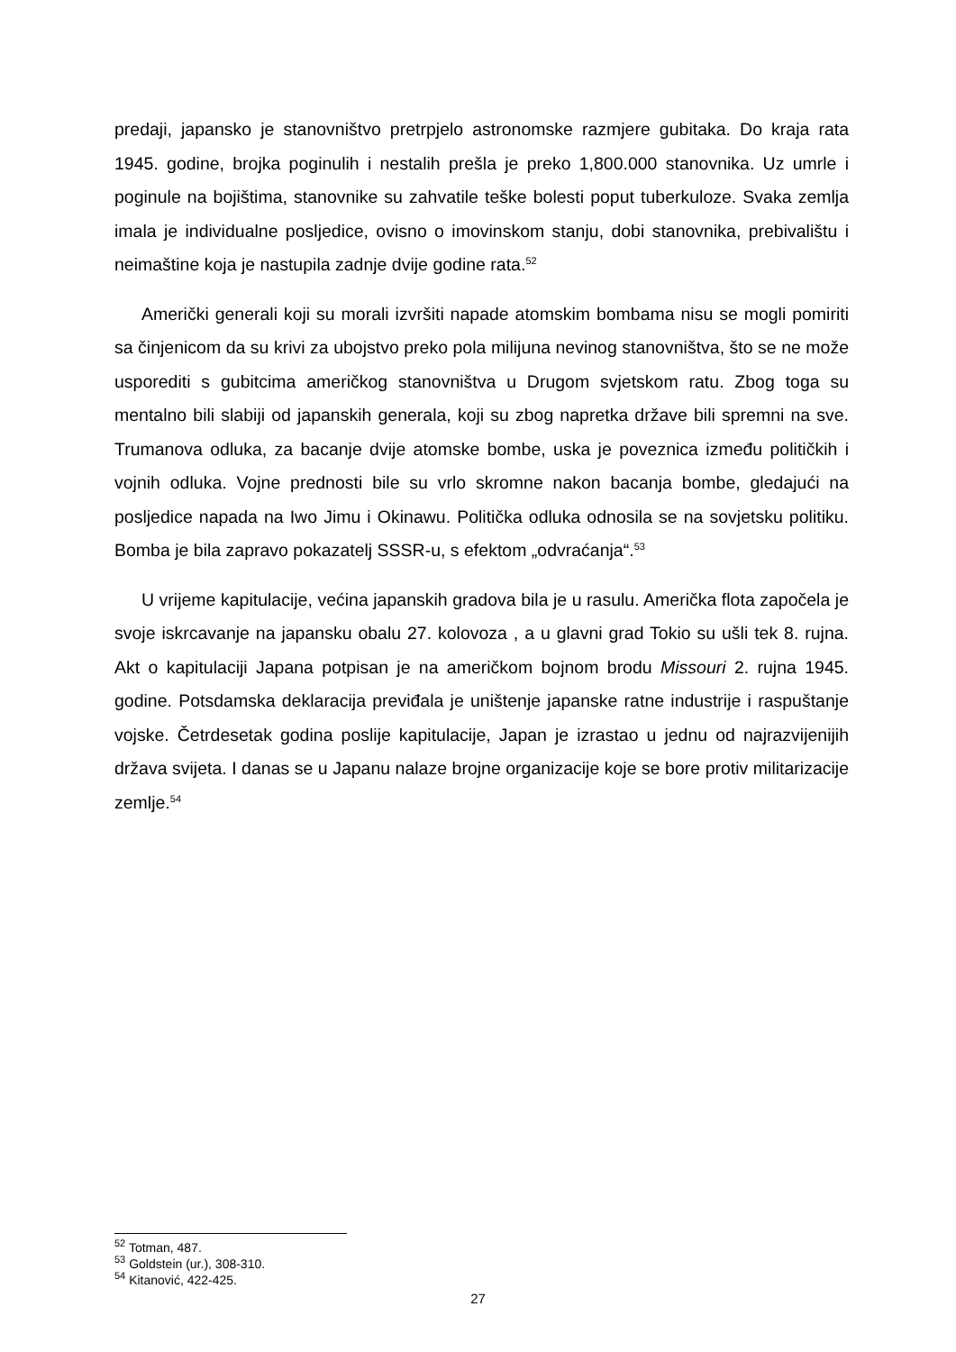predaji, japansko je stanovništvo pretrpjelo astronomske razmjere gubitaka. Do kraja rata 1945. godine, brojka poginulih i nestalih prešla je preko 1,800.000 stanovnika. Uz umrle i poginule na bojištima, stanovnike su zahvatile teške bolesti poput tuberkuloze. Svaka zemlja imala je individualne posljedice, ovisno o imovinskom stanju, dobi stanovnika, prebivalištu i neimaštine koja je nastupila zadnje dvije godine rata.<sup>52</sup>
Američki generali koji su morali izvršiti napade atomskim bombama nisu se mogli pomiriti sa činjenicom da su krivi za ubojstvo preko pola milijuna nevinog stanovništva, što se ne može usporediti s gubitcima američkog stanovništva u Drugom svjetskom ratu. Zbog toga su mentalno bili slabiji od japanskih generala, koji su zbog napretka države bili spremni na sve. Trumanova odluka, za bacanje dvije atomske bombe, uska je poveznica između političkih i vojnih odluka. Vojne prednosti bile su vrlo skromne nakon bacanja bombe, gledajući na posljedice napada na Iwo Jimu i Okinawu. Politička odluka odnosila se na sovjetsku politiku. Bomba je bila zapravo pokazatelj SSSR-u, s efektom „odvraćanja“.<sup>53</sup>
U vrijeme kapitulacije, većina japanskih gradova bila je u rasulu. Američka flota započela je svoje iskrcavanje na japansku obalu 27. kolovoza , a u glavni grad Tokio su ušli tek 8. rujna. Akt o kapitulaciji Japana potpisan je na američkom bojnom brodu Missouri 2. rujna 1945. godine. Potsdamska deklaracija previđala je uništenje japanske ratne industrije i raspuštanje vojske. Četrdesetak godina poslije kapitulacije, Japan je izrastao u jednu od najrazvijenijih država svijeta. I danas se u Japanu nalaze brojne organizacije koje se bore protiv militarizacije zemlje.<sup>54</sup>
<sup>52</sup> Totman, 487.
<sup>53</sup> Goldstein (ur.), 308-310.
<sup>54</sup> Kitanović, 422-425.
27